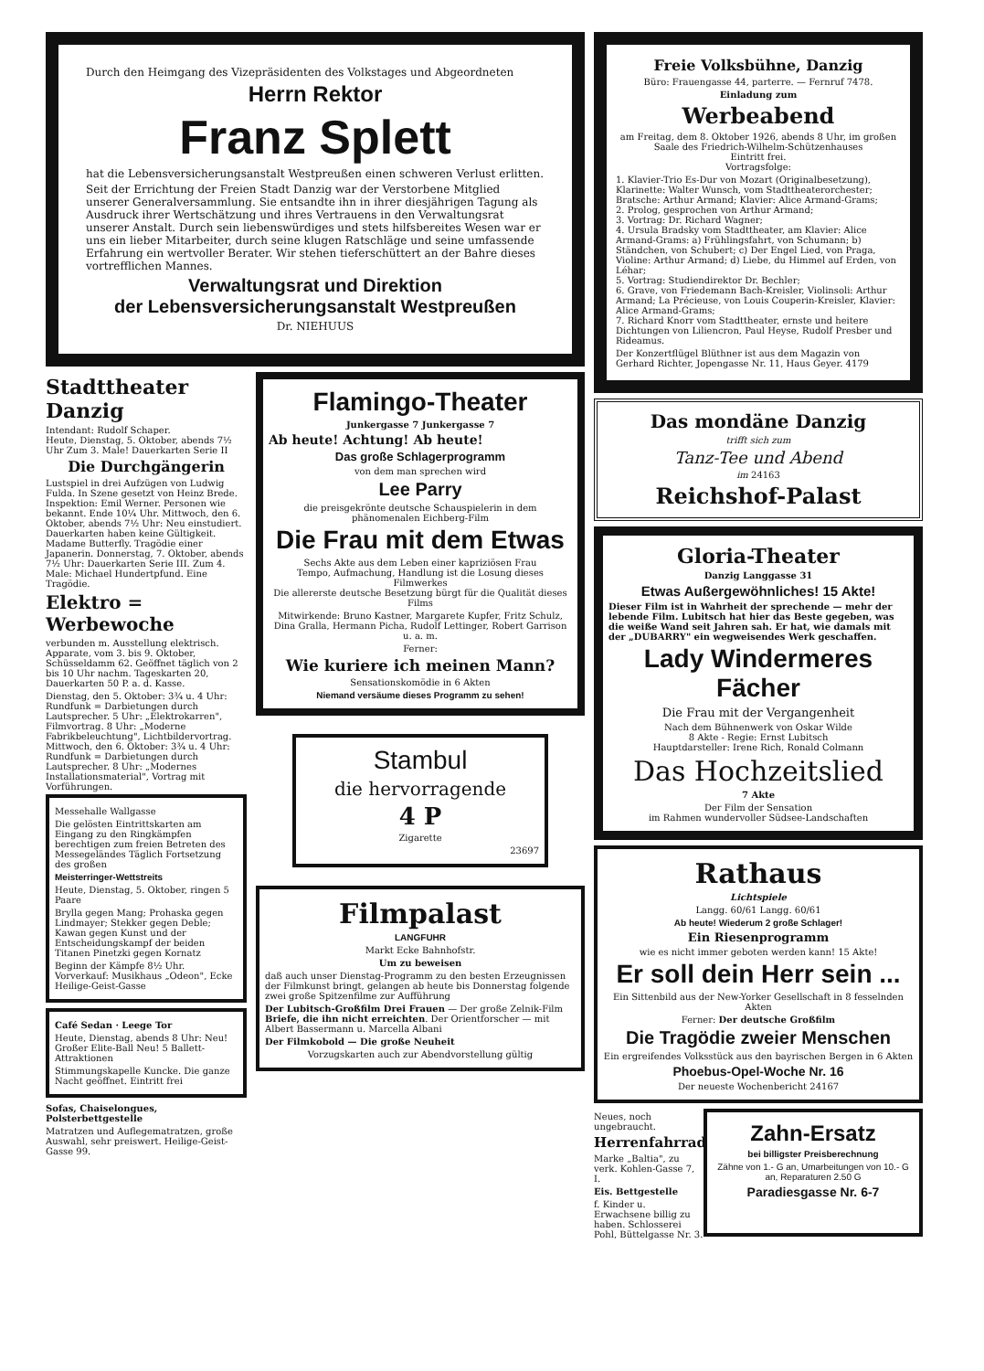Durch den Heimgang des Vizepräsidenten des Volkstages und Abgeordneten
Herrn Rektor
Franz Splett
hat die Lebensversicherungsanstalt Westpreußen einen schweren Verlust erlitten.
Seit der Errichtung der Freien Stadt Danzig war der Verstorbene Mitglied unserer Generalversammlung. Sie entsandte ihn in ihrer diesjährigen Tagung als Ausdruck ihrer Wertschätzung und ihres Vertrauens in den Verwaltungsrat unserer Anstalt. Durch sein liebenswürdiges und stets hilfsbereites Wesen war er uns ein lieber Mitarbeiter, durch seine klugen Ratschläge und seine umfassende Erfahrung ein wertvoller Berater. Wir stehen tieferschüttert an der Bahre dieses vortrefflichen Mannes.
Verwaltungsrat und Direktion
der Lebensversicherungsanstalt Westpreußen
Dr. NIEHUUS
Stadttheater Danzig
Intendant: Rudolf Schaper.
Heute, Dienstag, 5. Oktober, abends 7½ Uhr Zum 3. Male! Dauerkarten Serie II
Die Durchgängerin
Lustspiel in drei Aufzügen von Ludwig Fulda. In Szene gesetzt von Heinz Brede. Inspektion: Emil Werner. Personen wie bekannt. Ende 10¼ Uhr. Mittwoch, den 6. Oktober, abends 7½ Uhr: Neu einstudiert. Dauerkarten haben keine Gültigkeit. Madame Butterfly. Tragödie einer Japanerin. Donnerstag, 7. Oktober, abends 7½ Uhr: Dauerkarten Serie III. Zum 4. Male: Michael Hundertpfund. Eine Tragödie.
Elektro = Werbewoche
verbunden m. Ausstellung elektrisch. Apparate, vom 3. bis 9. Oktober, Schüsseldamm 62. Geöffnet täglich von 2 bis 10 Uhr nachm. Tageskarten 20, Dauerkarten 50 P. a. d. Kasse.
Dienstag, den 5. Oktober: 3¾ u. 4 Uhr: Rundfunk = Darbietungen durch Lautsprecher. 5 Uhr: „Elektrokarren", Filmvortrag. 8 Uhr: „Moderne Fabrikbeleuchtung", Lichtbildervortrag. Mittwoch, den 6. Oktober: 3¾ u. 4 Uhr: Rundfunk = Darbietungen durch Lautsprecher. 8 Uhr: „Modernes Installationsmaterial", Vortrag mit Vorführungen.
Messehalle Wallgasse
Die gelösten Eintrittskarten am Eingang zu den Ringkämpfen berechtigen zum freien Betreten des Messegeländes Täglich Fortsetzung des großen
Meisterringer-Wettstreits
Heute, Dienstag, 5. Oktober, ringen 5 Paare
Brylla gegen Mang; Prohaska gegen Lindmayer; Stekker gegen Deble; Kawan gegen Kunst und der Entscheidungskampf der beiden Titanen Pinetzki gegen Kornatz
Beginn der Kämpfe 8½ Uhr. Vorverkauf: Musikhaus „Odeon", Ecke Heilige-Geist-Gasse
Café Sedan · Leege Tor
Heute, Dienstag, abends 8 Uhr: Neu! Großer Elite-Ball Neu! 5 Ballett-Attraktionen
Stimmungskapelle Kuncke. Die ganze Nacht geöffnet. Eintritt frei
Sofas, Chaiselongues, Polsterbettgestelle
Matratzen und Auflegematratzen, große Auswahl, sehr preiswert. Heilige-Geist-Gasse 99.
Flamingo-Theater
Junkergasse 7 Junkergasse 7
Ab heute! Achtung! Ab heute!
Das große Schlagerprogramm
von dem man sprechen wird
Lee Parry
die preisgekrönte deutsche Schauspielerin in dem phänomenalen Eichberg-Film
Die Frau mit dem Etwas
Sechs Akte aus dem Leben einer kapriziösen Frau
Tempo, Aufmachung, Handlung ist die Losung dieses Filmwerkes
Die allererste deutsche Besetzung bürgt für die Qualität dieses Films
Mitwirkende: Bruno Kastner, Margarete Kupfer, Fritz Schulz, Dina Gralla, Hermann Picha, Rudolf Lettinger, Robert Garrison u. a. m.
Ferner:
Wie kuriere ich meinen Mann?
Sensationskomödie in 6 Akten
Niemand versäume dieses Programm zu sehen!
Stambul
die hervorragende
4 P
Zigarette
23697
Filmpalast
LANGFUHR
Markt Ecke Bahnhofstr.
Um zu beweisen
daß auch unser Dienstag-Programm zu den besten Erzeugnissen der Filmkunst bringt, gelangen ab heute bis Donnerstag folgende zwei große Spitzenfilme zur Aufführung
Der Lubitsch-Großfilm Drei Frauen — Der große Zelnik-Film Briefe, die ihn nicht erreichten. Der Orientforscher — mit Albert Bassermann u. Marcella Albani
Der Filmkobold — Die große Neuheit
Vorzugskarten auch zur Abendvorstellung gültig
Freie Volksbühne, Danzig
Büro: Frauengasse 44, parterre. — Fernruf 7478.
Einladung zum
Werbeabend
am Freitag, dem 8. Oktober 1926, abends 8 Uhr, im großen Saale des Friedrich-Wilhelm-Schützenhauses
Eintritt frei.
Vortragsfolge:
1. Klavier-Trio Es-Dur von Mozart (Originalbesetzung), Klarinette: Walter Wunsch, vom Stadttheaterorchester; Bratsche: Arthur Armand; Klavier: Alice Armand-Grams;
2. Prolog, gesprochen von Arthur Armand;
3. Vortrag: Dr. Richard Wagner;
4. Ursula Bradsky vom Stadttheater, am Klavier: Alice Armand-Grams: a) Frühlingsfahrt, von Schumann; b) Ständchen, von Schubert; c) Der Engel Lied, von Praga, Violine: Arthur Armand; d) Liebe, du Himmel auf Erden, von Léhar;
5. Vortrag: Studiendirektor Dr. Bechler;
6. Grave, von Friedemann Bach-Kreisler, Violinsoli: Arthur Armand; La Précieuse, von Louis Couperin-Kreisler, Klavier: Alice Armand-Grams;
7. Richard Knorr vom Stadttheater, ernste und heitere Dichtungen von Liliencron, Paul Heyse, Rudolf Presber und Rideamus.
Der Konzertflügel Blüthner ist aus dem Magazin von Gerhard Richter, Jopengasse Nr. 11, Haus Geyer. 4179
Das mondäne Danzig
trifft sich zum
Tanz-Tee und Abend
im 24163
Reichshof-Palast
Gloria-Theater
Danzig Langgasse 31
Etwas Außergewöhnliches! 15 Akte!
Dieser Film ist in Wahrheit der sprechende — mehr der lebende Film. Lubitsch hat hier das Beste gegeben, was die weiße Wand seit Jahren sah. Er hat, wie damals mit der „DUBARRY" ein wegweisendes Werk geschaffen.
Lady Windermeres Fächer
Die Frau mit der Vergangenheit
Nach dem Bühnenwerk von Oskar Wilde
8 Akte - Regie: Ernst Lubitsch
Hauptdarsteller: Irene Rich, Ronald Colmann
Das Hochzeitslied
7 Akte
Der Film der Sensation
im Rahmen wundervoller Südsee-Landschaften
Rathaus
Lichtspiele
Langg. 60/61 Langg. 60/61
Ab heute! Wiederum 2 große Schlager!
Ein Riesenprogramm
wie es nicht immer geboten werden kann! 15 Akte!
Er soll dein Herr sein ...
Ein Sittenbild aus der New-Yorker Gesellschaft in 8 fesselnden Akten
Ferner: Der deutsche Großfilm
Die Tragödie zweier Menschen
Ein ergreifendes Volksstück aus den bayrischen Bergen in 6 Akten
Phoebus-Opel-Woche Nr. 16
Der neueste Wochenbericht 24167
Neues, noch ungebraucht.
Herrenfahrrad
Marke „Baltia", zu verk. Kohlen-Gasse 7, I.
Eis. Bettgestelle
f. Kinder u. Erwachsene billig zu haben. Schlosserei Pohl, Büttelgasse Nr. 3.
Zahn-Ersatz
bei billigster Preisberechnung
Zähne von 1.- G an, Umarbeitungen von 10.- G an, Reparaturen 2.50 G
Paradiesgasse Nr. 6-7